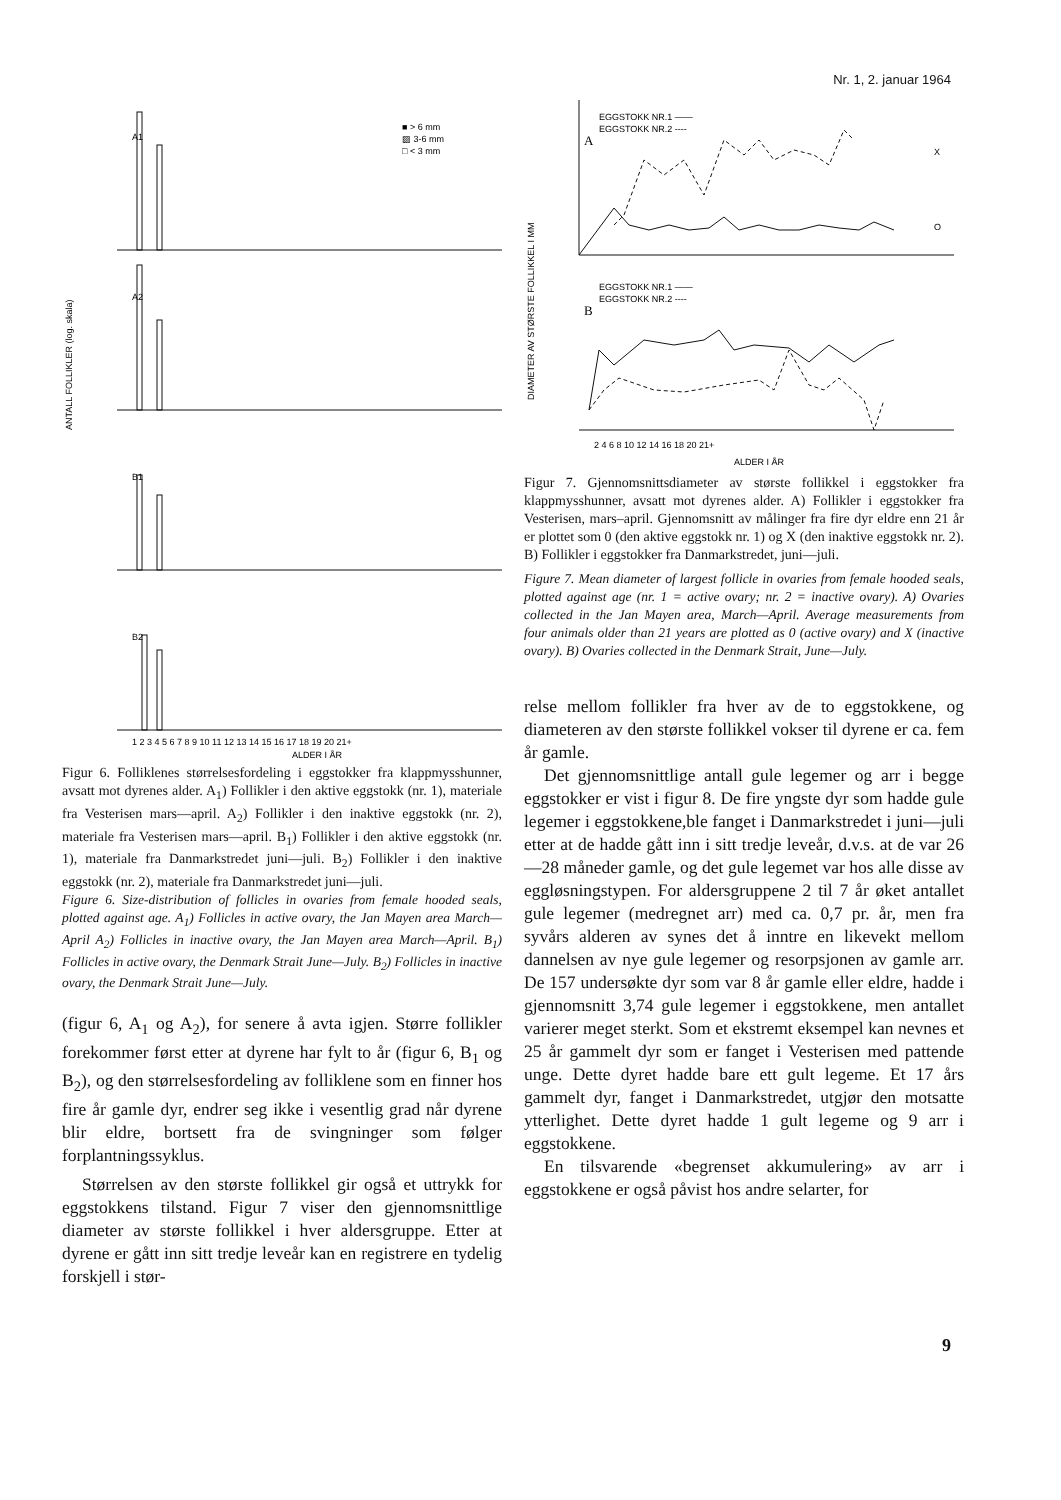Nr. 1, 2. januar 1964
A1
A2
B1
B2
■ > 6 mm
▨ 3-6 mm
□ < 3 mm
ANTALL FOLLIKLER (log. skala)
1 2 3 4 5 6 7 8 9 10 11 12 13 14 15 16 17 18 19 20 21+
ALDER I ÅR
Figur 6. Folliklenes størrelsesfordeling i eggstokker fra klappmysshunner, avsatt mot dyrenes alder. A<sub>1</sub>) Follikler i den aktive eggstokk (nr. 1), materiale fra Vesterisen mars—april. A<sub>2</sub>) Follikler i den inaktive eggstokk (nr. 2), materiale fra Vesterisen mars—april. B<sub>1</sub>) Follikler i den aktive eggstokk (nr. 1), materiale fra Danmarkstredet juni—juli. B<sub>2</sub>) Follikler i den inaktive eggstokk (nr. 2), materiale fra Danmarkstredet juni—juli.
Figure 6. Size-distribution of follicles in ovaries from female hooded seals, plotted against age. A<sub>1</sub>) Follicles in active ovary, the Jan Mayen area March—April A<sub>2</sub>) Follicles in inactive ovary, the Jan Mayen area March—April. B<sub>1</sub>) Follicles in active ovary, the Denmark Strait June—July. B<sub>2</sub>) Follicles in inactive ovary, the Denmark Strait June—July.
(figur 6, A<sub>1</sub> og A<sub>2</sub>), for senere å avta igjen. Større follikler forekommer først etter at dyrene har fylt to år (figur 6, B<sub>1</sub> og B<sub>2</sub>), og den størrelsesfordeling av folliklene som en finner hos fire år gamle dyr, endrer seg ikke i vesentlig grad når dyrene blir eldre, bortsett fra de svingninger som følger forplantningssyklus.
Størrelsen av den største follikkel gir også et uttrykk for eggstokkens tilstand. Figur 7 viser den gjennomsnittlige diameter av største follikkel i hver aldersgruppe. Etter at dyrene er gått inn sitt tredje leveår kan en registrere en tydelig forskjell i stør-
EGGSTOKK NR.1 ——
EGGSTOKK NR.2 ----
A
EGGSTOKK NR.1 ——
EGGSTOKK NR.2 ----
B
X
O
DIAMETER AV STØRSTE FOLLIKKEL I MM
2 4 6 8 10 12 14 16 18 20 21+
ALDER I ÅR
Figur 7. Gjennomsnittsdiameter av største follikkel i eggstokker fra klappmysshunner, avsatt mot dyrenes alder. A) Follikler i eggstokker fra Vesterisen, mars–april. Gjennomsnitt av målinger fra fire dyr eldre enn 21 år er plottet som 0 (den aktive eggstokk nr. 1) og X (den inaktive eggstokk nr. 2). B) Follikler i eggstokker fra Danmarkstredet, juni—juli.
Figure 7. Mean diameter of largest follicle in ovaries from female hooded seals, plotted against age (nr. 1 = active ovary; nr. 2 = inactive ovary). A) Ovaries collected in the Jan Mayen area, March—April. Average measurements from four animals older than 21 years are plotted as 0 (active ovary) and X (inactive ovary). B) Ovaries collected in the Denmark Strait, June—July.
relse mellom follikler fra hver av de to eggstokkene, og diameteren av den største follikkel vokser til dyrene er ca. fem år gamle.
Det gjennomsnittlige antall gule legemer og arr i begge eggstokker er vist i figur 8. De fire yngste dyr som hadde gule legemer i eggstokkene,ble fanget i Danmarkstredet i juni—juli etter at de hadde gått inn i sitt tredje leveår, d.v.s. at de var 26—28 måneder gamle, og det gule legemet var hos alle disse av eggløsningstypen. For aldersgruppene 2 til 7 år øket antallet gule legemer (medregnet arr) med ca. 0,7 pr. år, men fra syvårs alderen av synes det å inntre en likevekt mellom dannelsen av nye gule legemer og resorpsjonen av gamle arr. De 157 undersøkte dyr som var 8 år gamle eller eldre, hadde i gjennomsnitt 3,74 gule legemer i eggstokkene, men antallet varierer meget sterkt. Som et ekstremt eksempel kan nevnes et 25 år gammelt dyr som er fanget i Vesterisen med pattende unge. Dette dyret hadde bare ett gult legeme. Et 17 års gammelt dyr, fanget i Danmarkstredet, utgjør den motsatte ytterlighet. Dette dyret hadde 1 gult legeme og 9 arr i eggstokkene.
En tilsvarende «begrenset akkumulering» av arr i eggstokkene er også påvist hos andre selarter, for
9